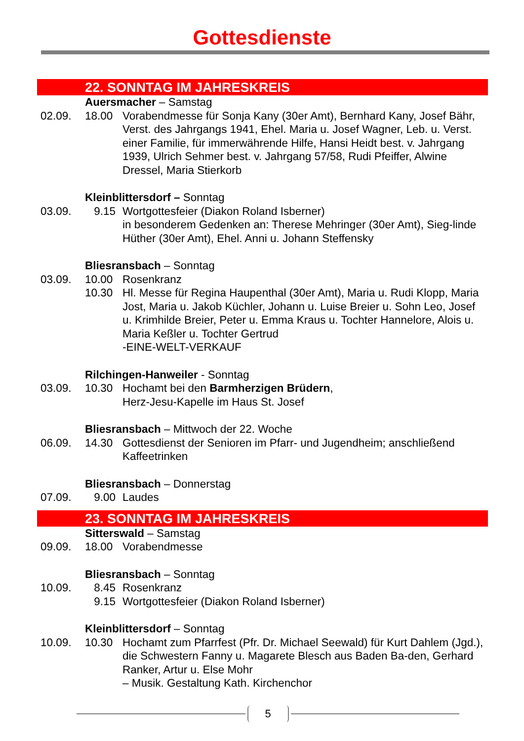Gottesdienste
22. SONNTAG IM JAHRESKREIS
Auersmacher – Samstag
02.09. 18.00 Vorabendmesse für Sonja Kany (30er Amt), Bernhard Kany, Josef Bähr, Verst. des Jahrgangs 1941, Ehel. Maria u. Josef Wagner, Leb. u. Verst. einer Familie, für immerwährende Hilfe, Hansi Heidt best. v. Jahrgang 1939, Ulrich Sehmer best. v. Jahrgang 57/58, Rudi Pfeiffer, Alwine Dressel, Maria Stierkorb
Kleinblittersdorf – Sonntag
03.09. 9.15 Wortgottesfeier (Diakon Roland Isberner)
in besonderem Gedenken an: Therese Mehringer (30er Amt), Sieg-linde Hüther (30er Amt), Ehel. Anni u. Johann Steffensky
Bliesransbach – Sonntag
03.09. 10.00 Rosenkranz
10.30 Hl. Messe für Regina Haupenthal (30er Amt), Maria u. Rudi Klopp, Maria Jost, Maria u. Jakob Küchler, Johann u. Luise Breier u. Sohn Leo, Josef u. Krimhilde Breier, Peter u. Emma Kraus u. Tochter Hannelore, Alois u. Maria Keßler u. Tochter Gertrud
-EINE-WELT-VERKAUF
Rilchingen-Hanweiler - Sonntag
03.09. 10.30 Hochamt bei den Barmherzigen Brüdern,
Herz-Jesu-Kapelle im Haus St. Josef
Bliesransbach – Mittwoch der 22. Woche
06.09. 14.30 Gottesdienst der Senioren im Pfarr- und Jugendheim; anschließend Kaffeetrinken
Bliesransbach – Donnerstag
07.09. 9.00 Laudes
23. SONNTAG IM JAHRESKREIS
Sitterswald – Samstag
09.09. 18.00 Vorabendmesse
Bliesransbach – Sonntag
10.09. 8.45 Rosenkranz
9.15 Wortgottesfeier (Diakon Roland Isberner)
Kleinblittersdorf – Sonntag
10.09. 10.30 Hochamt zum Pfarrfest (Pfr. Dr. Michael Seewald) für Kurt Dahlem (Jgd.), die Schwestern Fanny u. Magarete Blesch aus Baden Ba-den, Gerhard Ranker, Artur u. Else Mohr
– Musik. Gestaltung Kath. Kirchenchor
5